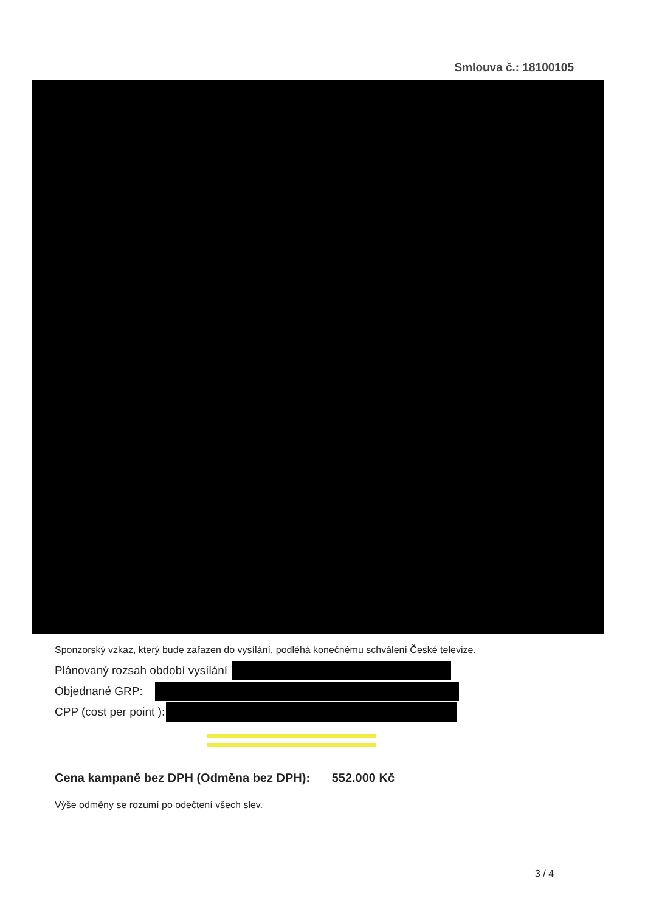Smlouva č.: 18100105
Sponzorský vzkaz, který bude zařazen do vysílání, podléhá konečnému schválení České televize.
Plánovaný rozsah období vysílání
Objednané GRP:
CPP (cost per point ):
Cena kampaně bez DPH (Odměna bez DPH): 552.000 Kč
Výše odměny se rozumí po odečtení všech slev.
3 / 4